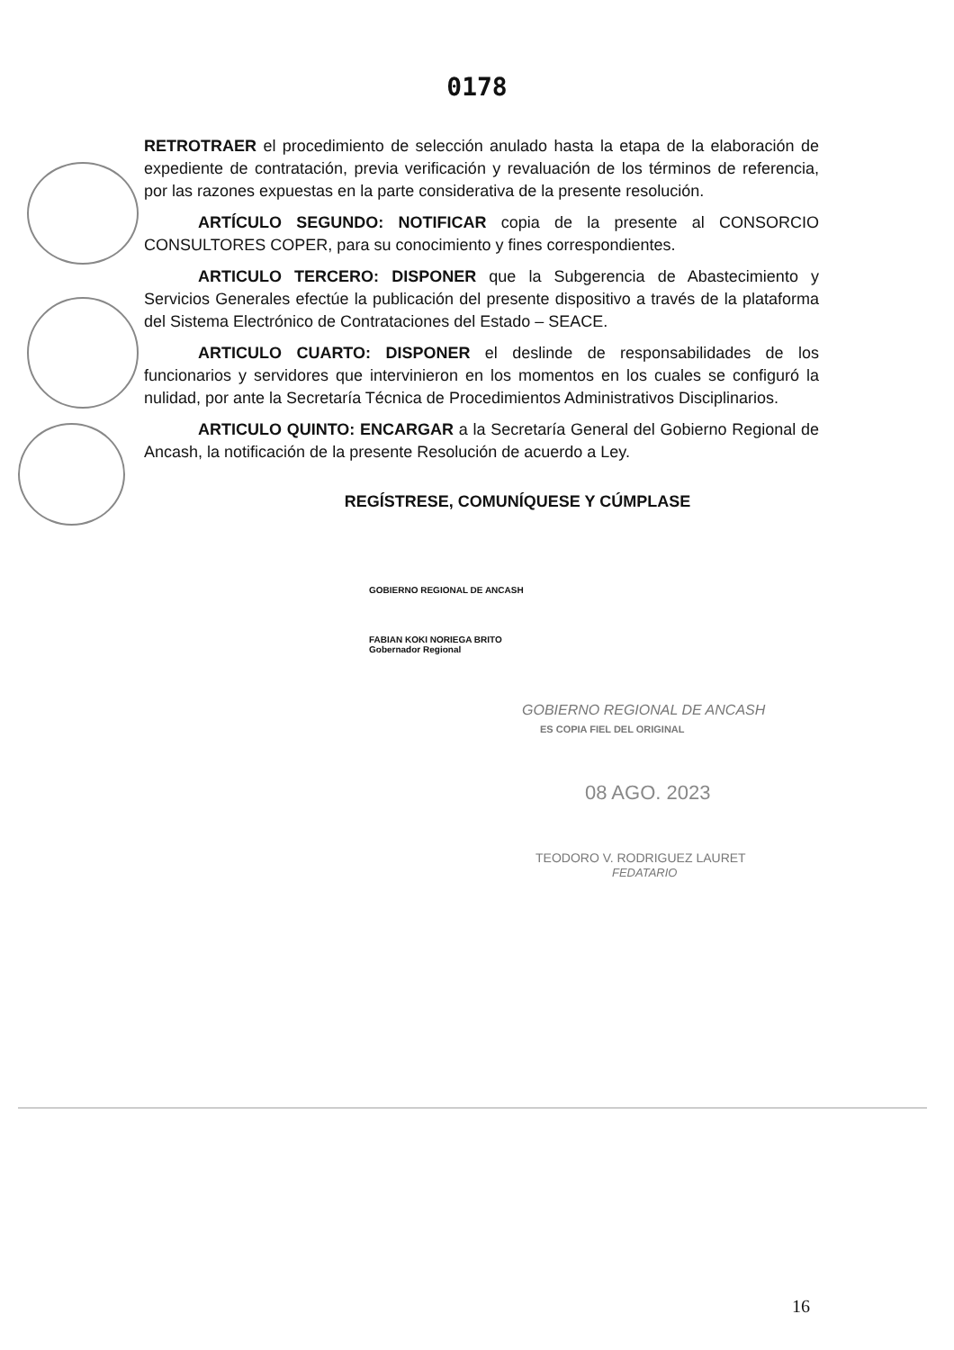0178
RETROTRAER el procedimiento de selección anulado hasta la etapa de la elaboración de expediente de contratación, previa verificación y revaluación de los términos de referencia, por las razones expuestas en la parte considerativa de la presente resolución.
ARTÍCULO SEGUNDO: NOTIFICAR copia de la presente al CONSORCIO CONSULTORES COPER, para su conocimiento y fines correspondientes.
ARTICULO TERCERO: DISPONER que la Subgerencia de Abastecimiento y Servicios Generales efectúe la publicación del presente dispositivo a través de la plataforma del Sistema Electrónico de Contrataciones del Estado – SEACE.
ARTICULO CUARTO: DISPONER el deslinde de responsabilidades de los funcionarios y servidores que intervinieron en los momentos en los cuales se configuró la nulidad, por ante la Secretaría Técnica de Procedimientos Administrativos Disciplinarios.
ARTICULO QUINTO: ENCARGAR a la Secretaría General del Gobierno Regional de Ancash, la notificación de la presente Resolución de acuerdo a Ley.
REGÍSTRESE, COMUNÍQUESE Y CÚMPLASE
GOBIERNO REGIONAL DE ANCASH
FABIAN KOKI NORIEGA BRITO
Gobernador Regional
GOBIERNO REGIONAL DE ANCASH
ES COPIA FIEL DEL ORIGINAL
08 AGO. 2023
TEODORO V. RODRIGUEZ LAURET
FEDATARIO
16